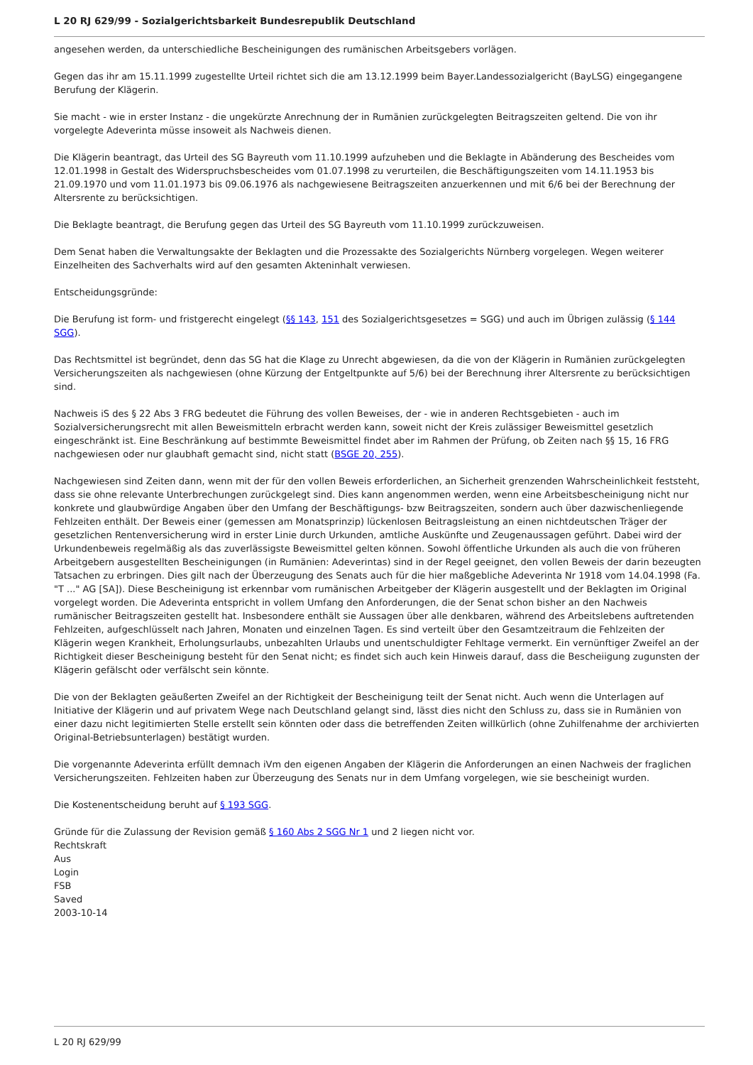L 20 RJ 629/99 - Sozialgerichtsbarkeit Bundesrepublik Deutschland
angesehen werden, da unterschiedliche Bescheinigungen des rumänischen Arbeitsgebers vorlägen.
Gegen das ihr am 15.11.1999 zugestellte Urteil richtet sich die am 13.12.1999 beim Bayer.Landessozialgericht (BayLSG) eingegangene Berufung der Klägerin.
Sie macht - wie in erster Instanz - die ungekürzte Anrechnung der in Rumänien zurückgelegten Beitragszeiten geltend. Die von ihr vorgelegte Adeverinta müsse insoweit als Nachweis dienen.
Die Klägerin beantragt, das Urteil des SG Bayreuth vom 11.10.1999 aufzuheben und die Beklagte in Abänderung des Bescheides vom 12.01.1998 in Gestalt des Widerspruchsbescheides vom 01.07.1998 zu verurteilen, die Beschäftigungszeiten vom 14.11.1953 bis 21.09.1970 und vom 11.01.1973 bis 09.06.1976 als nachgewiesene Beitragszeiten anzuerkennen und mit 6/6 bei der Berechnung der Altersrente zu berücksichtigen.
Die Beklagte beantragt, die Berufung gegen das Urteil des SG Bayreuth vom 11.10.1999 zurückzuweisen.
Dem Senat haben die Verwaltungsakte der Beklagten und die Prozessakte des Sozialgerichts Nürnberg vorgelegen. Wegen weiterer Einzelheiten des Sachverhalts wird auf den gesamten Akteninhalt verwiesen.
Entscheidungsgründe:
Die Berufung ist form- und fristgerecht eingelegt (§§ 143, 151 des Sozialgerichtsgesetzes = SGG) und auch im Übrigen zulässig (§ 144 SGG).
Das Rechtsmittel ist begründet, denn das SG hat die Klage zu Unrecht abgewiesen, da die von der Klägerin in Rumänien zurückgelegten Versicherungszeiten als nachgewiesen (ohne Kürzung der Entgeltpunkte auf 5/6) bei der Berechnung ihrer Altersrente zu berücksichtigen sind.
Nachweis iS des § 22 Abs 3 FRG bedeutet die Führung des vollen Beweises, der - wie in anderen Rechtsgebieten - auch im Sozialversicherungsrecht mit allen Beweismitteln erbracht werden kann, soweit nicht der Kreis zulässiger Beweismittel gesetzlich eingeschränkt ist. Eine Beschränkung auf bestimmte Beweismittel findet aber im Rahmen der Prüfung, ob Zeiten nach §§ 15, 16 FRG nachgewiesen oder nur glaubhaft gemacht sind, nicht statt (BSGE 20, 255).
Nachgewiesen sind Zeiten dann, wenn mit der für den vollen Beweis erforderlichen, an Sicherheit grenzenden Wahrscheinlichkeit feststeht, dass sie ohne relevante Unterbrechungen zurückgelegt sind. Dies kann angenommen werden, wenn eine Arbeitsbescheinigung nicht nur konkrete und glaubwürdige Angaben über den Umfang der Beschäftigungs- bzw Beitragszeiten, sondern auch über dazwischenliegende Fehlzeiten enthält. Der Beweis einer (gemessen am Monatsprinzip) lückenlosen Beitragsleistung an einen nichtdeutschen Träger der gesetzlichen Rentenversicherung wird in erster Linie durch Urkunden, amtliche Auskünfte und Zeugenaussagen geführt. Dabei wird der Urkundenbeweis regelmäßig als das zuverlässigste Beweismittel gelten können. Sowohl öffentliche Urkunden als auch die von früheren Arbeitgebern ausgestellten Bescheinigungen (in Rumänien: Adeverintas) sind in der Regel geeignet, den vollen Beweis der darin bezeugten Tatsachen zu erbringen. Dies gilt nach der Überzeugung des Senats auch für die hier maßgebliche Adeverinta Nr 1918 vom 14.04.1998 (Fa. "T ..." AG [SA]). Diese Bescheinigung ist erkennbar vom rumänischen Arbeitgeber der Klägerin ausgestellt und der Beklagten im Original vorgelegt worden. Die Adeverinta entspricht in vollem Umfang den Anforderungen, die der Senat schon bisher an den Nachweis rumänischer Beitragszeiten gestellt hat. Insbesondere enthält sie Aussagen über alle denkbaren, während des Arbeitslebens auftretenden Fehlzeiten, aufgeschlüsselt nach Jahren, Monaten und einzelnen Tagen. Es sind verteilt über den Gesamtzeitraum die Fehlzeiten der Klägerin wegen Krankheit, Erholungsurlaubs, unbezahlten Urlaubs und unentschuldigter Fehltage vermerkt. Ein vernünftiger Zweifel an der Richtigkeit dieser Bescheinigung besteht für den Senat nicht; es findet sich auch kein Hinweis darauf, dass die Bescheiigung zugunsten der Klägerin gefälscht oder verfälscht sein könnte.
Die von der Beklagten geäußerten Zweifel an der Richtigkeit der Bescheinigung teilt der Senat nicht. Auch wenn die Unterlagen auf Initiative der Klägerin und auf privatem Wege nach Deutschland gelangt sind, lässt dies nicht den Schluss zu, dass sie in Rumänien von einer dazu nicht legitimierten Stelle erstellt sein könnten oder dass die betreffenden Zeiten willkürlich (ohne Zuhilfenahme der archivierten Original-Betriebsunterlagen) bestätigt wurden.
Die vorgenannte Adeverinta erfüllt demnach iVm den eigenen Angaben der Klägerin die Anforderungen an einen Nachweis der fraglichen Versicherungszeiten. Fehlzeiten haben zur Überzeugung des Senats nur in dem Umfang vorgelegen, wie sie bescheinigt wurden.
Die Kostenentscheidung beruht auf § 193 SGG.
Gründe für die Zulassung der Revision gemäß § 160 Abs 2 SGG Nr 1 und 2 liegen nicht vor.
Rechtskraft
Aus
Login
FSB
Saved
2003-10-14
L 20 RJ 629/99